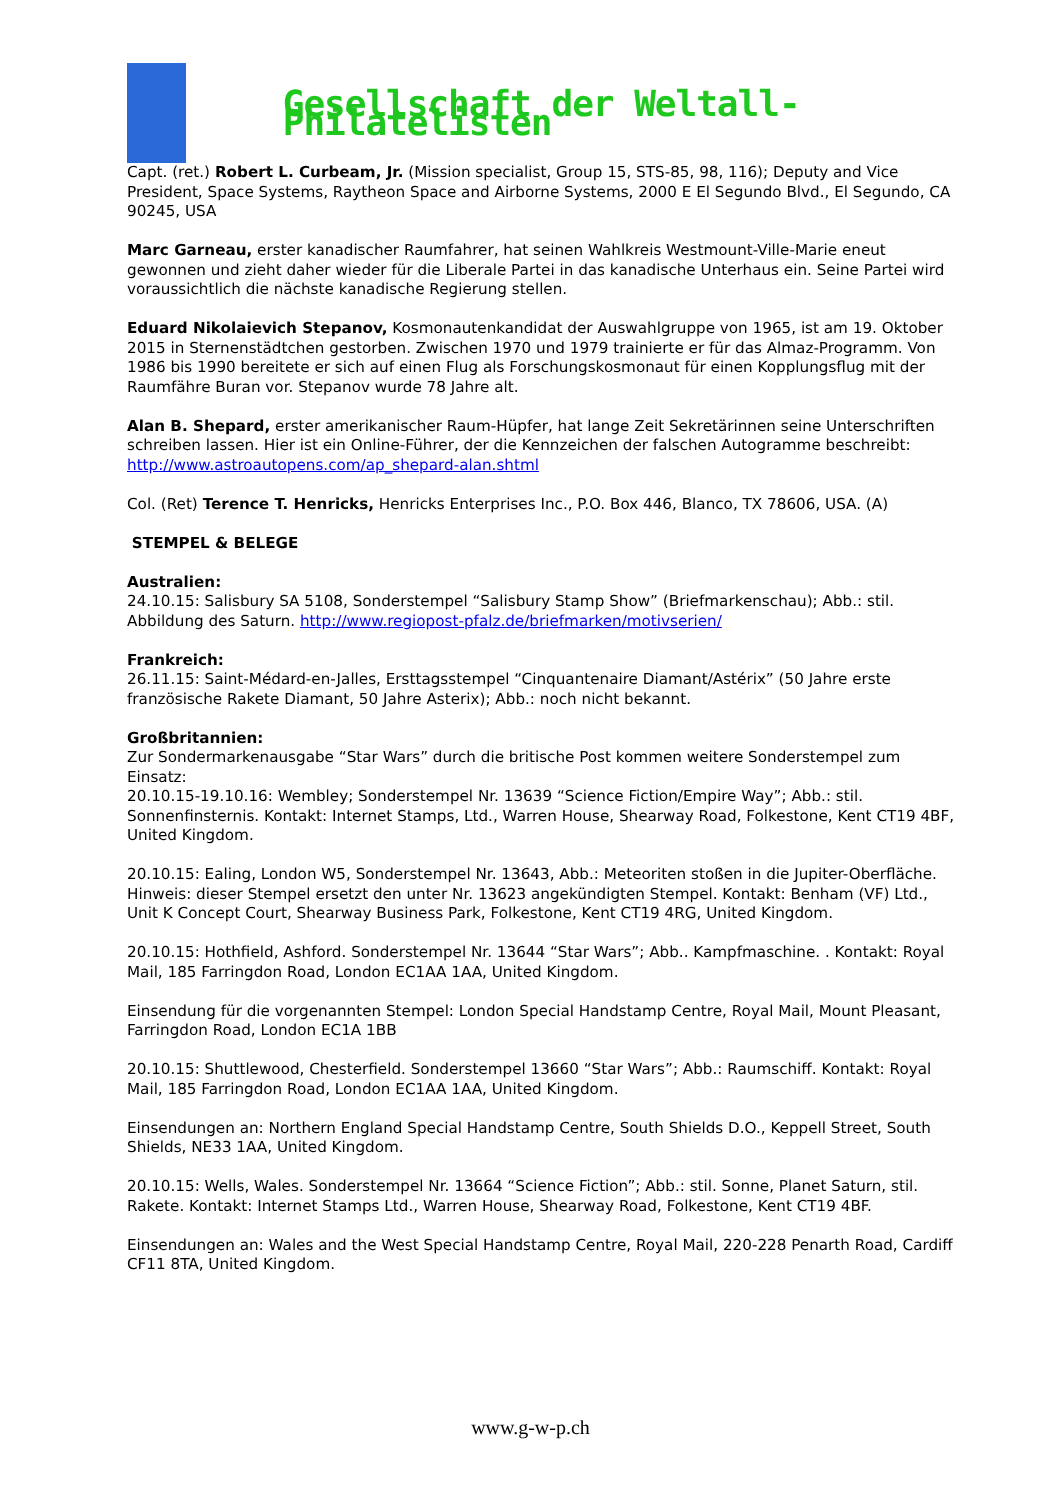Gesellschaft der Weltall-Philatelisten
Capt. (ret.) Robert L. Curbeam, Jr. (Mission specialist, Group 15, STS-85, 98, 116); Deputy and Vice President, Space Systems, Raytheon Space and Airborne Systems, 2000 E El Segundo Blvd., El Segundo, CA 90245, USA
Marc Garneau, erster kanadischer Raumfahrer, hat seinen Wahlkreis Westmount-Ville-Marie eneut gewonnen und zieht daher wieder für die Liberale Partei in das kanadische Unterhaus ein. Seine Partei wird voraussichtlich die nächste kanadische Regierung stellen.
Eduard Nikolaievich Stepanov, Kosmonautenkandidat der Auswahlgruppe von 1965, ist am 19. Oktober 2015 in Sternenstädtchen gestorben. Zwischen 1970 und 1979 trainierte er für das Almaz-Programm. Von 1986 bis 1990 bereitete er sich auf einen Flug als Forschungskosmonaut für einen Kopplungsflug mit der Raumfähre Buran vor. Stepanov wurde 78 Jahre alt.
Alan B. Shepard, erster amerikanischer Raum-Hüpfer, hat lange Zeit Sekretärinnen seine Unterschriften schreiben lassen. Hier ist ein Online-Führer, der die Kennzeichen der falschen Autogramme beschreibt: http://www.astroautopens.com/ap_shepard-alan.shtml
Col. (Ret) Terence T. Henricks, Henricks Enterprises Inc., P.O. Box 446, Blanco, TX 78606, USA. (A)
STEMPEL & BELEGE
Australien:
24.10.15: Salisbury SA 5108, Sonderstempel “Salisbury Stamp Show” (Briefmarkenschau); Abb.: stil. Abbildung des Saturn. http://www.regiopost-pfalz.de/briefmarken/motivserien/
Frankreich:
26.11.15: Saint-Médard-en-Jalles, Ersttagsstempel “Cinquantenaire Diamant/Astérix” (50 Jahre erste französische Rakete Diamant, 50 Jahre Asterix); Abb.: noch nicht bekannt.
Großbritannien:
Zur Sondermarkenausgabe “Star Wars” durch die britische Post kommen weitere Sonderstempel zum Einsatz:
20.10.15-19.10.16: Wembley; Sonderstempel Nr. 13639 “Science Fiction/Empire Way”; Abb.: stil. Sonnenfinsternis. Kontakt: Internet Stamps, Ltd., Warren House, Shearway Road, Folkestone, Kent CT19 4BF, United Kingdom.
20.10.15: Ealing, London W5, Sonderstempel Nr. 13643, Abb.: Meteoriten stoßen in die Jupiter-Oberfläche. Hinweis: dieser Stempel ersetzt den unter Nr. 13623 angekündigten Stempel. Kontakt: Benham (VF) Ltd., Unit K Concept Court, Shearway Business Park, Folkestone, Kent CT19 4RG, United Kingdom.
20.10.15: Hothfield, Ashford. Sonderstempel Nr. 13644 “Star Wars”; Abb.. Kampfmaschine. . Kontakt: Royal Mail, 185 Farringdon Road, London EC1AA 1AA, United Kingdom.
Einsendung für die vorgenannten Stempel: London Special Handstamp Centre, Royal Mail, Mount Pleasant, Farringdon Road, London EC1A 1BB
20.10.15: Shuttlewood, Chesterfield. Sonderstempel 13660 “Star Wars”; Abb.: Raumschiff. Kontakt: Royal Mail, 185 Farringdon Road, London EC1AA 1AA, United Kingdom.
Einsendungen an: Northern England Special Handstamp Centre, South Shields D.O., Keppell Street, South Shields, NE33 1AA, United Kingdom.
20.10.15: Wells, Wales. Sonderstempel Nr. 13664 “Science Fiction”; Abb.: stil. Sonne, Planet Saturn, stil. Rakete. Kontakt: Internet Stamps Ltd., Warren House, Shearway Road, Folkestone, Kent CT19 4BF.
Einsendungen an: Wales and the West Special Handstamp Centre, Royal Mail, 220-228 Penarth Road, Cardiff CF11 8TA, United Kingdom.
www.g-w-p.ch